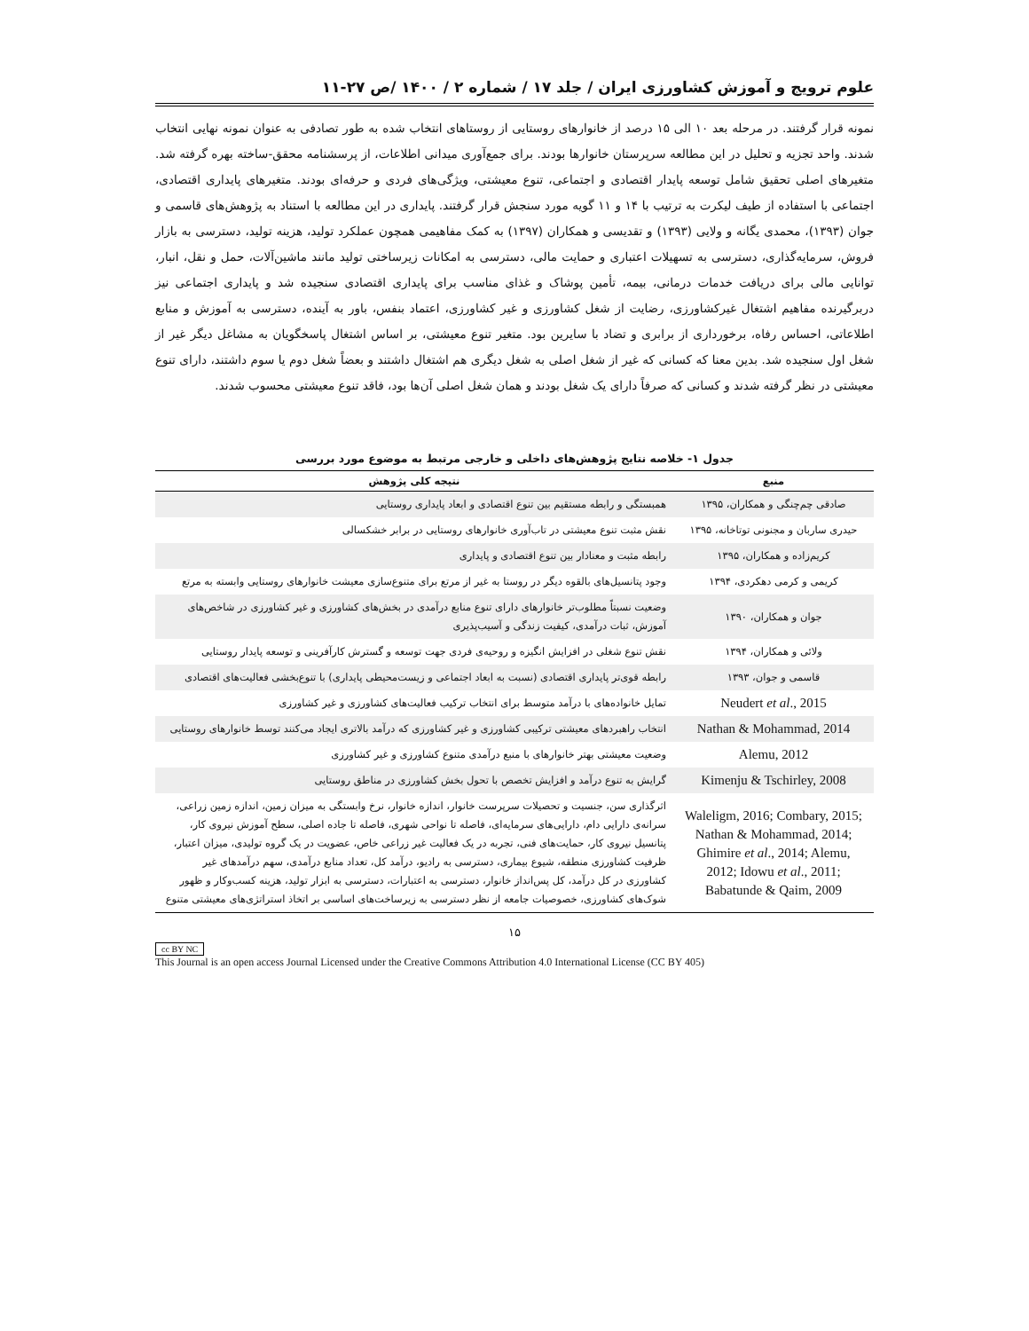علوم ترویج و آموزش کشاورزی ایران / جلد ۱۷ / شماره ۲ / ۱۴۰۰ /ص ۲۷-۱۱
نمونه قرار گرفتند. در مرحله بعد ۱۰ الی ۱۵ درصد از خانوارهای روستایی از روستاهای انتخاب شده به طور تصادفی به عنوان نمونه نهایی انتخاب شدند. واحد تجزیه و تحلیل در این مطالعه سرپرستان خانوارها بودند. برای جمع‌آوری میدانی اطلاعات، از پرسشنامه محقق-ساخته بهره گرفته شد. متغیرهای اصلی تحقیق شامل توسعه پایدار اقتصادی و اجتماعی، تنوع معیشتی، ویژگی‌های فردی و حرفه‌ای بودند. متغیرهای پایداری اقتصادی، اجتماعی با استفاده از طیف لیکرت به ترتیب با ۱۴ و ۱۱ گویه مورد سنجش قرار گرفتند. پایداری در این مطالعه با استناد به پژوهش‌های قاسمی و جوان (۱۳۹۳)، محمدی یگانه و ولایی (۱۳۹۳) و تقدیسی و همکاران (۱۳۹۷) به کمک مفاهیمی همچون عملکرد تولید، هزینه تولید، دسترسی به بازار فروش، سرمایه‌گذاری، دسترسی به تسهیلات اعتباری و حمایت مالی، دسترسی به امکانات زیرساختی تولید مانند ماشین‌آلات، حمل و نقل، انبار، توانایی مالی برای دریافت خدمات درمانی، بیمه، تأمین پوشاک و غذای مناسب برای پایداری اقتصادی سنجیده شد و پایداری اجتماعی نیز دربرگیرنده مفاهیم اشتغال غیرکشاورزی، رضایت از شغل کشاورزی و غیر کشاورزی، اعتماد بنفس، باور به آینده، دسترسی به آموزش و منابع اطلاعاتی، احساس رفاه، برخورداری از برابری و تضاد با سایرین بود. متغیر تنوع معیشتی، بر اساس اشتغال پاسخگویان به مشاغل دیگر غیر از شغل اول سنجیده شد. بدین معنا که کسانی که غیر از شغل اصلی به شغل دیگری هم اشتغال داشتند و بعضاً شغل دوم یا سوم داشتند، دارای تنوع معیشتی در نظر گرفته شدند و کسانی که صرفاً دارای یک شغل بودند و همان شغل اصلی آن‌ها بود، فاقد تنوع معیشتی محسوب شدند.
جدول ۱- خلاصه نتایج پژوهش‌های داخلی و خارجی مرتبط به موضوع مورد بررسی
| منبع | نتیجه کلی پژوهش |
| --- | --- |
| صادقی چم‌چنگی و همکاران، ۱۳۹۵ | همبستگی و رابطه مستقیم بین تنوع اقتصادی و ابعاد پایداری روستایی |
| حیدری ساربان و مجنونی توتاخانه، ۱۳۹۵ | نقش مثبت تنوع معیشتی در تاب‌آوری خانوارهای روستایی در برابر خشکسالی |
| کریم‌زاده و همکاران، ۱۳۹۵ | رابطه مثبت و معنادار بین تنوع اقتصادی و پایداری |
| کریمی و کرمی دهکردی، ۱۳۹۴ | وجود پتانسیل‌های بالقوه دیگر در روستا به غیر از مرتع برای متنوع‌سازی معیشت خانوارهای روستایی وابسته به مرتع |
| جوان و همکاران، ۱۳۹۰ | وضعیت نسبتاً مطلوب‌تر خانوارهای دارای تنوع منابع درآمدی در بخش‌های کشاورزی و غیر کشاورزی در شاخص‌های آموزش، ثبات درآمدی، کیفیت زندگی و آسیب‌پذیری |
| ولائی و همکاران، ۱۳۹۴ | نقش تنوع شغلی در افزایش انگیزه و روحیه‌ی فردی جهت توسعه و گسترش کارآفرینی و توسعه پایدار روستایی |
| قاسمی و جوان، ۱۳۹۳ | رابطه قوی‌تر پایداری اقتصادی (نسبت به ابعاد اجتماعی و زیست‌محیطی پایداری) با تنوع‌بخشی فعالیت‌های اقتصادی |
| Neudert et al ., 2015 | تمایل خانواده‌های با درآمد متوسط برای انتخاب ترکیب فعالیت‌های کشاورزی و غیر کشاورزی |
| Nathan & Mohammad, 2014 | انتخاب راهبردهای معیشتی ترکیبی کشاورزی و غیر کشاورزی که درآمد بالاتری ایجاد می‌کنند توسط خانوارهای روستایی |
| Alemu, 2012 | وضعیت معیشتی بهتر خانوارهای با منبع درآمدی متنوع کشاورزی و غیر کشاورزی |
| Kimenju & Tschirley, 2008 | گرایش به تنوع درآمد و افزایش تخصص با تحول بخش کشاورزی در مناطق روستایی |
| Waleligm, 2016; Combary, 2015; Nathan & Mohammad, 2014; Ghimire et al ., 2014; Alemu, 2012; Idowu et al ., 2011; Babatunde & Qaim, 2009 | اثرگذاری سن، جنسیت و تحصیلات سرپرست خانوار، اندازه خانوار، نرخ وابستگی به میزان زمین، اندازه زمین زراعی، سرانه‌ی دارایی دام، دارایی‌های سرمایه‌ای، فاصله تا نواحی شهری، فاصله تا جاده اصلی، سطح آموزش نیروی کار، پتانسیل نیروی کار، حمایت‌های فنی، تجربه در یک فعالیت غیر زراعی خاص، عضویت در یک گروه تولیدی، میزان اعتبار، ظرفیت کشاورزی منطقه، شیوع بیماری، دسترسی به رادیو، درآمد کل، تعداد منابع درآمدی، سهم درآمدهای غیر کشاورزی در کل درآمد، کل پس‌انداز خانوار، دسترسی به اعتبارات، دسترسی به ابزار تولید، هزینه کسب‌وکار و ظهور شوک‌های کشاورزی، خصوصیات جامعه از نظر دسترسی به زیرساخت‌های اساسی بر اتخاذ استراتژی‌های معیشتی متنوع |
۱۵
cc BY NC
This Journal is an open access Journal Licensed under the Creative Commons Attribution 4.0 International License (CC BY 405)